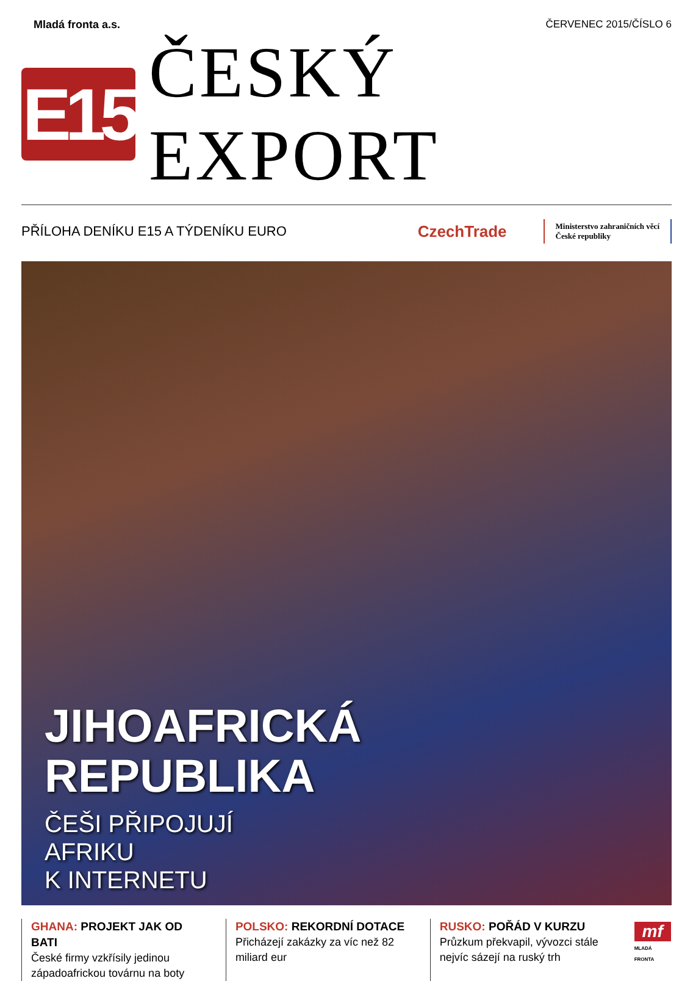Mladá fronta a.s. ČERVENEC 2015/ČÍSLO 6
E15
ČESKÝ EXPORT
PŘÍLOHA DENÍKU E15 A TÝDENÍKU EURO CzechTrade Ministerstvo zahraničních věcí
České republiky
JIHOAFRICKÁ
REPUBLIKA
ČEŠI PŘIPOJUJÍ
AFRIKU
K INTERNETU
GHANA: PROJEKT JAK OD BATI
České firmy vzkřísily jedinou západoafrickou továrnu na boty
POLSKO: REKORDNÍ DOTACE
Přicházejí zakázky za víc než 82 miliard eur
RUSKO: POŘÁD V KURZU
Průzkum překvapil, vývozci stále nejvíc sázejí na ruský trh
mf
MLADÁ FRONTA